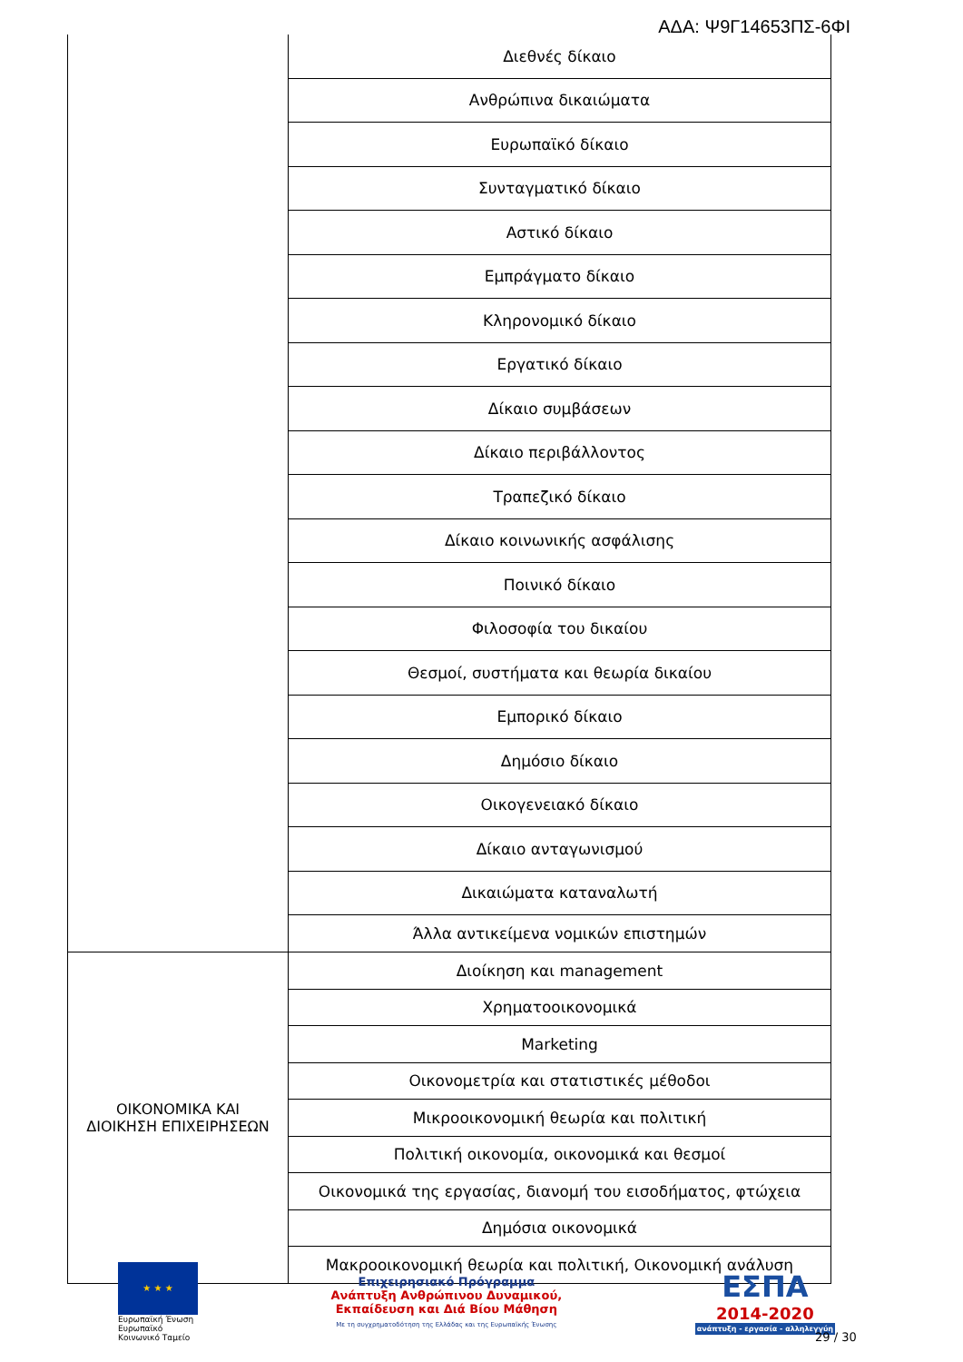ΑΔΑ: Ψ9Γ14653ΠΣ-6ΦΙ
| | Διεθνές δίκαιο |
| | Ανθρώπινα δικαιώματα |
| | Ευρωπαϊκό δίκαιο |
| | Συνταγματικό δίκαιο |
| | Αστικό δίκαιο |
| | Εμπράγματο δίκαιο |
| | Κληρονομικό δίκαιο |
| | Εργατικό δίκαιο |
| | Δίκαιο συμβάσεων |
| | Δίκαιο περιβάλλοντος |
| | Τραπεζικό δίκαιο |
| | Δίκαιο κοινωνικής ασφάλισης |
| | Ποινικό δίκαιο |
| | Φιλοσοφία του δικαίου |
| | Θεσμοί, συστήματα και θεωρία δικαίου |
| | Εμπορικό δίκαιο |
| | Δημόσιο δίκαιο |
| | Οικογενειακό δίκαιο |
| | Δίκαιο ανταγωνισμού |
| | Δικαιώματα καταναλωτή |
| | Άλλα αντικείμενα νομικών επιστημών |
| ΟΙΚΟΝΟΜΙΚΑ ΚΑΙ ΔΙΟΙΚΗΣΗ ΕΠΙΧΕΙΡΗΣΕΩΝ | Διοίκηση και management |
| | Χρηματοοικονομικά |
| | Marketing |
| | Οικονομετρία και στατιστικές μέθοδοι |
| | Μικροοικονομική θεωρία και πολιτική |
| | Πολιτική οικονομία, οικονομικά και θεσμοί |
| | Οικονομικά της εργασίας, διανομή του εισοδήματος, φτώχεια |
| | Δημόσια οικονομικά |
| | Μακροοικονομική θεωρία και πολιτική, Οικονομική ανάλυση |
★ ★ ★
Ευρωπαϊκή Ένωση
Ευρωπαϊκό Κοινωνικό Ταμείο
Επιχειρησιακό Πρόγραμμα
Ανάπτυξη Ανθρώπινου Δυναμικού,
Εκπαίδευση και Διά Βίου Μάθηση
Με τη συγχρηματοδότηση της Ελλάδας και της Ευρωπαϊκής Ένωσης
ΕΣΠΑ
2014-2020
ανάπτυξη - εργασία - αλληλεγγύη
29 / 30